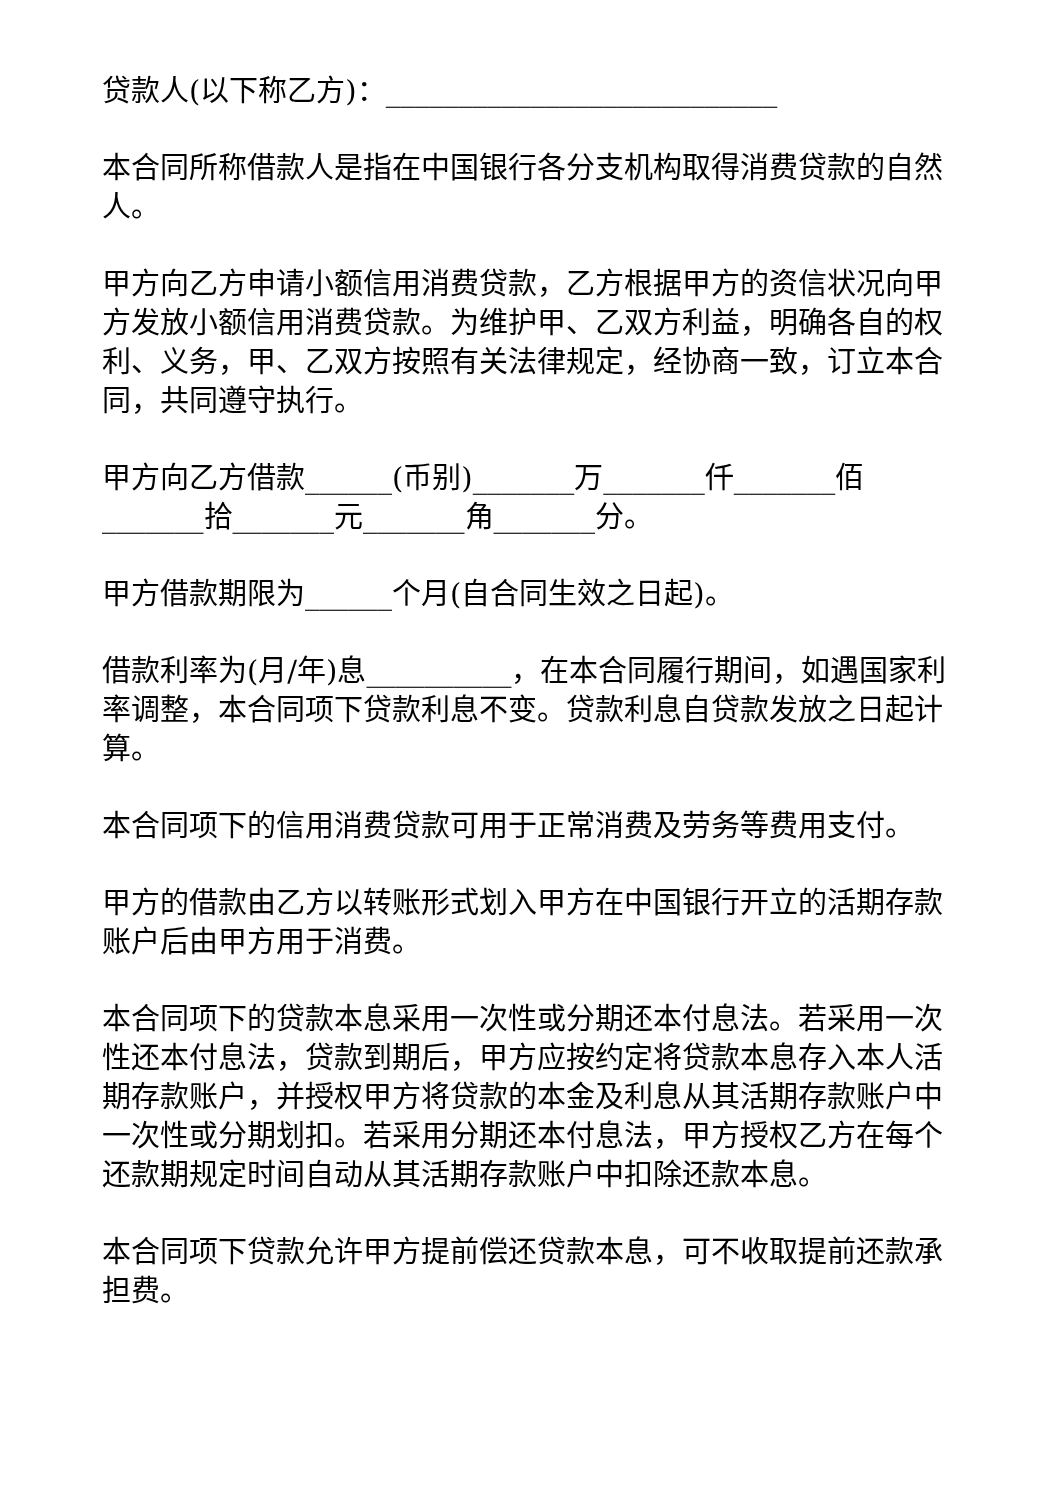贷款人(以下称乙方)：___________________________
本合同所称借款人是指在中国银行各分支机构取得消费贷款的自然人。
甲方向乙方申请小额信用消费贷款，乙方根据甲方的资信状况向甲方发放小额信用消费贷款。为维护甲、乙双方利益，明确各自的权利、义务，甲、乙双方按照有关法律规定，经协商一致，订立本合同，共同遵守执行。
甲方向乙方借款______(币别)_______万_______仟_______佰_______拾_______元_______角_______分。
甲方借款期限为______个月(自合同生效之日起)。
借款利率为(月/年)息__________，在本合同履行期间，如遇国家利率调整，本合同项下贷款利息不变。贷款利息自贷款发放之日起计算。
本合同项下的信用消费贷款可用于正常消费及劳务等费用支付。
甲方的借款由乙方以转账形式划入甲方在中国银行开立的活期存款账户后由甲方用于消费。
本合同项下的贷款本息采用一次性或分期还本付息法。若采用一次性还本付息法，贷款到期后，甲方应按约定将贷款本息存入本人活期存款账户，并授权甲方将贷款的本金及利息从其活期存款账户中一次性或分期划扣。若采用分期还本付息法，甲方授权乙方在每个还款期规定时间自动从其活期存款账户中扣除还款本息。
本合同项下贷款允许甲方提前偿还贷款本息，可不收取提前还款承担费。